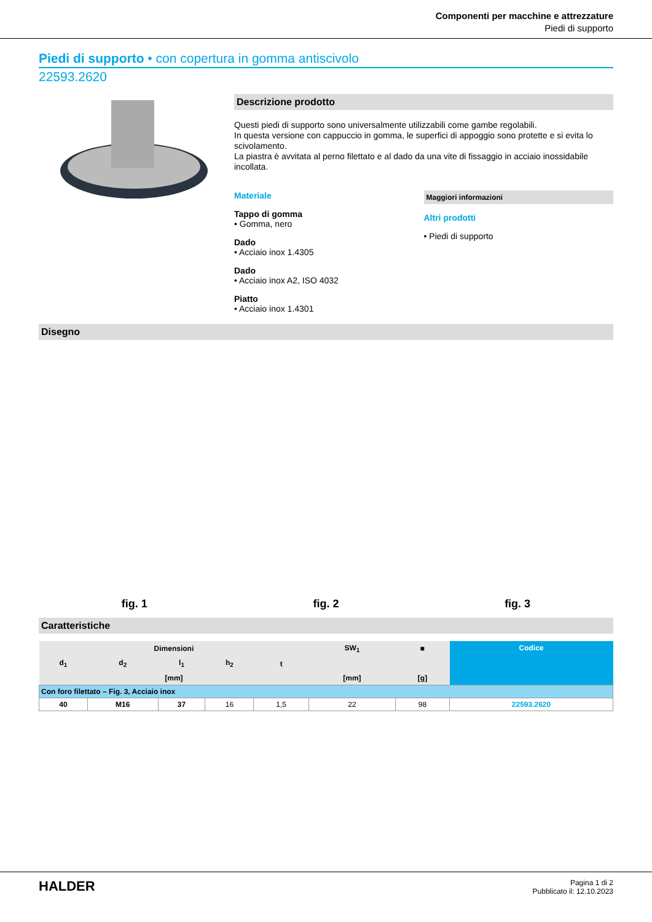Componenti per macchine e attrezzature
Piedi di supporto
Piedi di supporto • con copertura in gomma antiscivolo
22593.2620
Descrizione prodotto
Questi piedi di supporto sono universalmente utilizzabili come gambe regolabili.
In questa versione con cappuccio in gomma, le superfici di appoggio sono protette e si evita lo scivolamento.
La piastra è avvitata al perno filettato e al dado da una vite di fissaggio in acciaio inossidabile incollata.
Materiale
Tappo di gomma
• Gomma, nero
Dado
• Acciaio inox 1.4305
Dado
• Acciaio inox A2, ISO 4032
Piatto
• Acciaio inox 1.4301
Maggiori informazioni
Altri prodotti
• Piedi di supporto
Disegno
fig. 1 fig. 2 fig. 3
Caratteristiche
| Dimensioni | | | | | SW<sub>1</sub> | ■ | Codice |
| --- | --- | --- | --- | --- | --- | --- | --- |
| d<sub>1</sub> | d<sub>2</sub> | l<sub>1</sub> | h<sub>2</sub> | t | | | |
| [mm] | | | | | [mm] | [g] | |
| Con foro filettato – Fig. 3, Acciaio inox | | | | | | | |
| 40 | M16 | 37 | 16 | 1,5 | 22 | 98 | 22593.2620 |
HALDER
Pagina 1 di 2
Pubblicato il: 12.10.2023